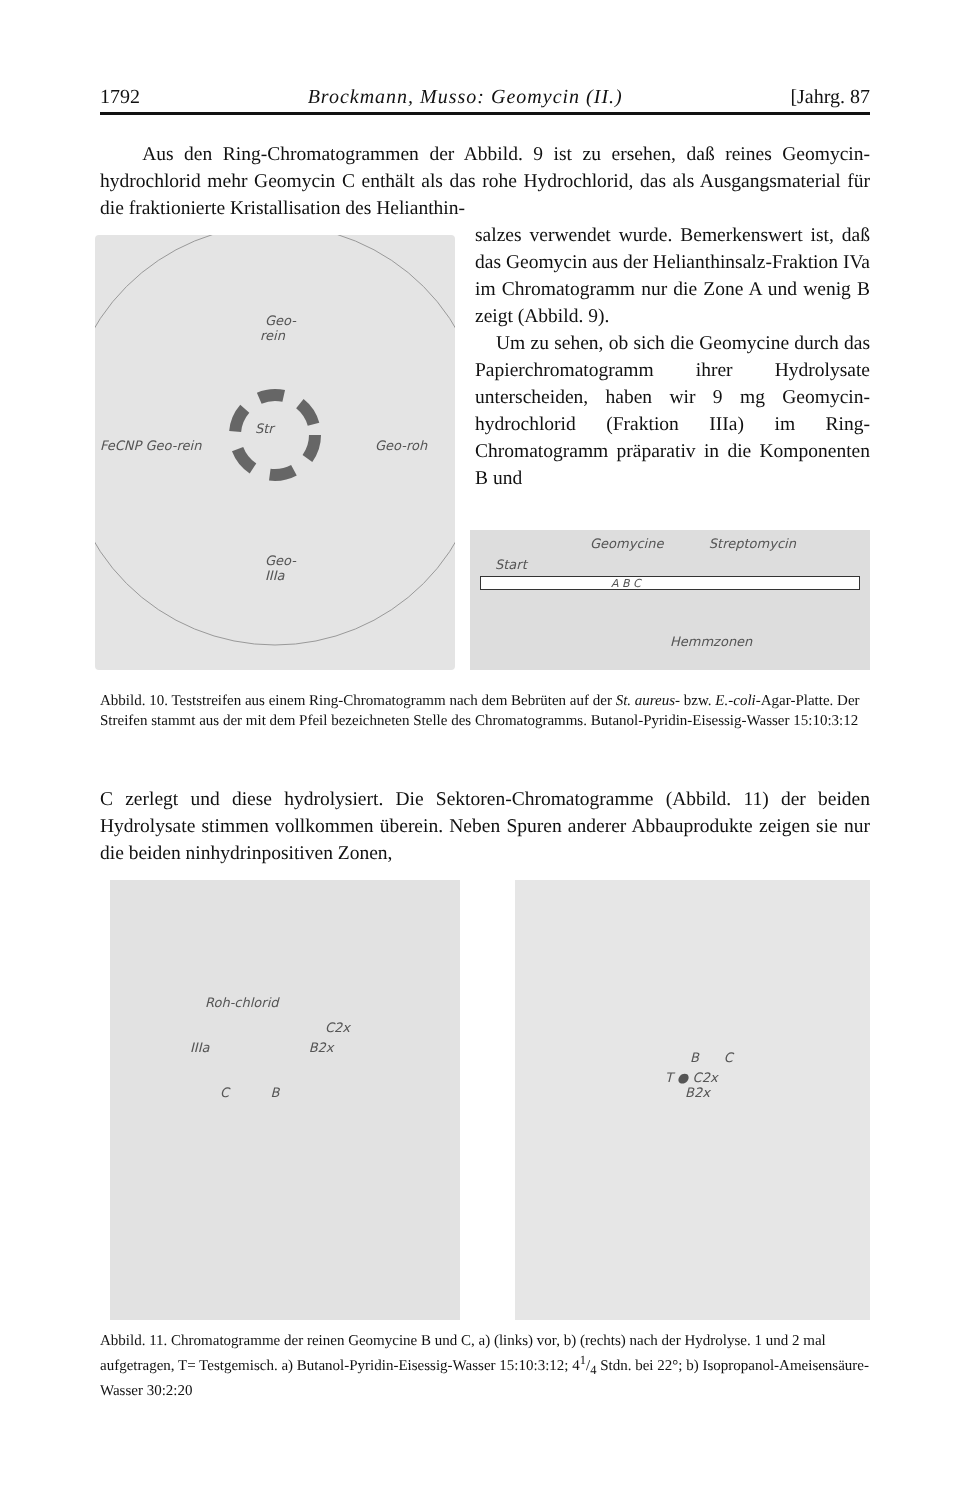1792 Brockmann, Musso: Geomycin (II.) [Jahrg. 87
Aus den Ring-Chromatogrammen der Abbild. 9 ist zu ersehen, daß reines Geomycin-hydrochlorid mehr Geomycin C enthält als das rohe Hydrochlorid, das als Ausgangsmaterial für die fraktionierte Kristallisation des Helianthin-
Geo-
rein
FeCNP Geo-rein
Geo-roh
Geo-
IIIa
Str
salzes verwendet wurde. Bemerkenswert ist, daß das Geomycin aus der Helianthinsalz-Fraktion IVa im Chromatogramm nur die Zone A und wenig B zeigt (Abbild. 9).
Um zu sehen, ob sich die Geomycine durch das Papierchromatogramm ihrer Hydrolysate unterscheiden, haben wir 9 mg Geomycin-hydrochlorid (Fraktion IIIa) im Ring-Chromatogramm präparativ in die Komponenten B und
Geomycine Streptomycin
Start
A B C
Hemmzonen
Abbild. 10. Teststreifen aus einem Ring-Chromatogramm nach dem Bebrüten auf der St. aureus- bzw. E.-coli-Agar-Platte. Der Streifen stammt aus der mit dem Pfeil bezeichneten Stelle des Chromatogramms. Butanol-Pyridin-Eisessig-Wasser 15:10:3:12
C zerlegt und diese hydrolysiert. Die Sektoren-Chromatogramme (Abbild. 11) der beiden Hydrolysate stimmen vollkommen überein. Neben Spuren anderer Abbauprodukte zeigen sie nur die beiden ninhydrinpositiven Zonen,
Roh-chlorid
C2x
IIIa B2x
C B
B C
T ● C2x
B2x
Abbild. 11. Chromatogramme der reinen Geomycine B und C, a) (links) vor, b) (rechts) nach der Hydrolyse. 1 und 2 mal aufgetragen, T= Testgemisch. a) Butanol-Pyridin-Eisessig-Wasser 15:10:3:12; 41/4 Stdn. bei 22°; b) Isopropanol-Ameisensäure-Wasser 30:2:20